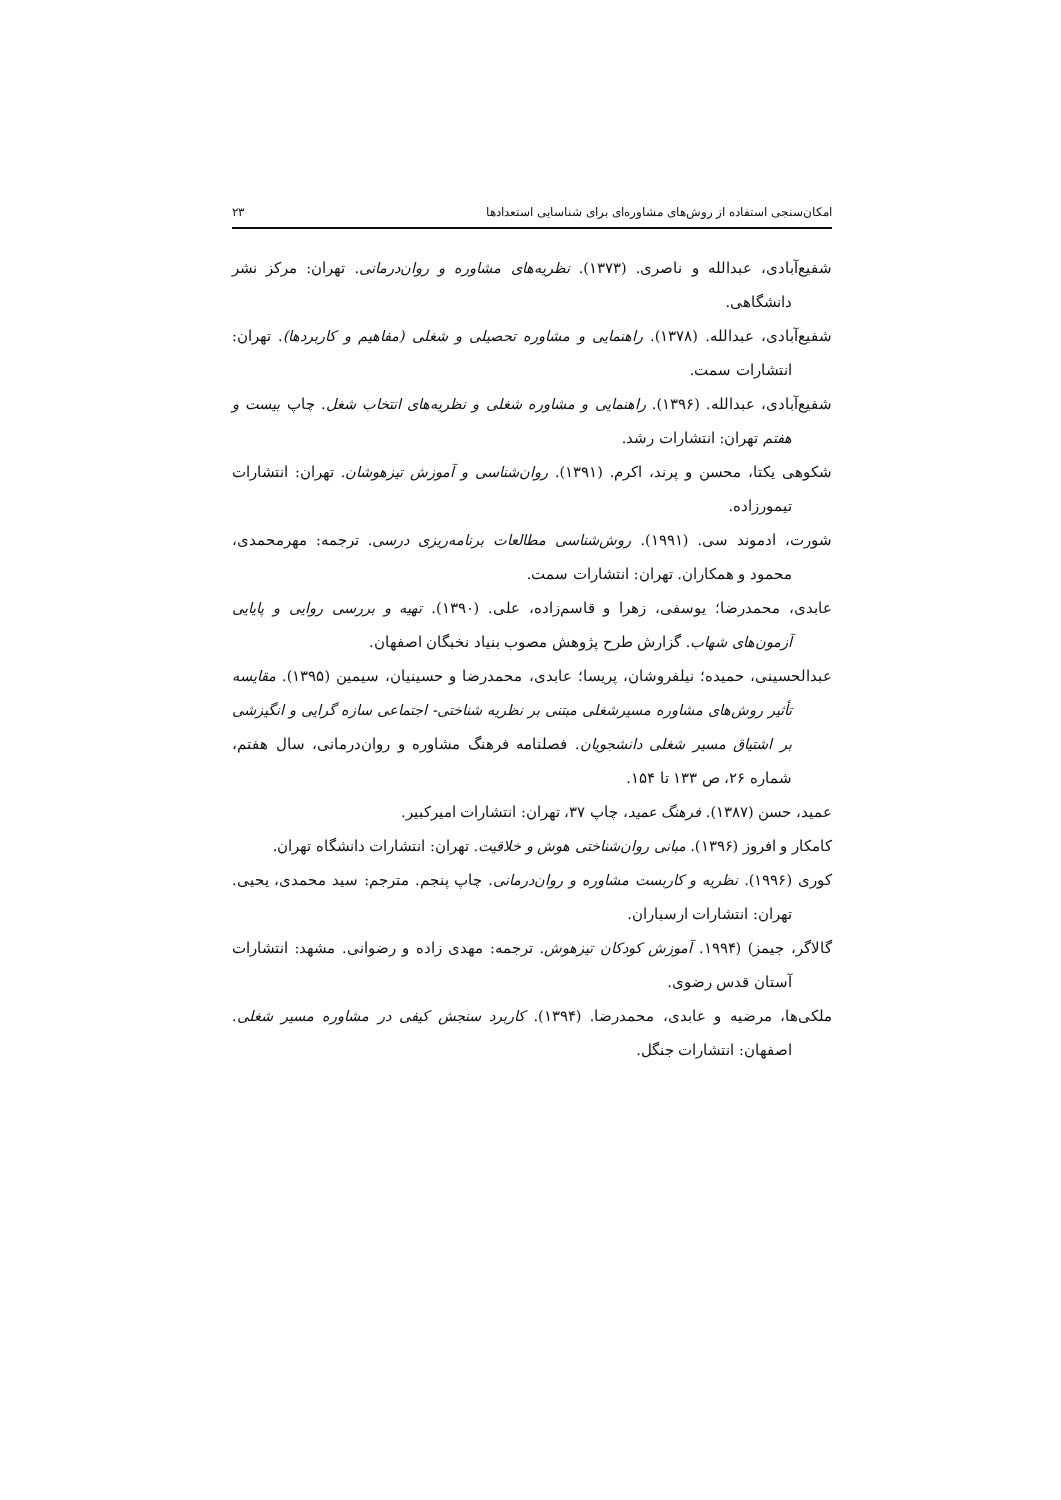امکان‌سنجی استفاده از روش‌های مشاوره‌ای برای شناسایی استعدادها ۲۳
شفیع‌آبادی، عبدالله و ناصری. (۱۳۷۳). نظریه‌های مشاوره و روان‌درمانی. تهران: مرکز نشر دانشگاهی.
شفیع‌آبادی، عبدالله. (۱۳۷۸). راهنمایی و مشاوره تحصیلی و شغلی (مفاهیم و کاربردها). تهران: انتشارات سمت.
شفیع‌آبادی، عبدالله. (۱۳۹۶). راهنمایی و مشاوره شغلی و نظریه‌های انتخاب شغل. چاپ بیست و هفتم تهران: انتشارات رشد.
شکوهی یکتا، محسن و پرند، اکرم. (۱۳۹۱). روان‌شناسی و آموزش تیزهوشان. تهران: انتشارات تیمورزاده.
شورت، ادموند سی. (۱۹۹۱). روش‌شناسی مطالعات برنامه‌ریزی درسی. ترجمه: مهرمحمدی، محمود و همکاران. تهران: انتشارات سمت.
عابدی، محمدرضا؛ یوسفی، زهرا و قاسم‌زاده، علی. (۱۳۹۰). تهیه و بررسی روایی و پایایی آزمون‌های شهاب. گزارش طرح پژوهش مصوب بنیاد نخبگان اصفهان.
عبدالحسینی، حمیده؛ نیلفروشان، پریسا؛ عابدی، محمدرضا و حسینیان، سیمین (۱۳۹۵). مقایسه تأثیر روش‌های مشاوره مسیرشغلی مبتنی بر نظریه شناختی- اجتماعی سازه گرایی و انگیزشی بر اشتیاق مسیر شغلی دانشجویان. فصلنامه فرهنگ مشاوره و روان‌درمانی، سال هفتم، شماره ۲۶، ص ۱۳۳ تا ۱۵۴.
عمید، حسن (۱۳۸۷). فرهنگ عمید، چاپ ۳۷، تهران: انتشارات امیرکبیر.
کامکار و افروز (۱۳۹۶). مبانی روان‌شناختی هوش و خلاقیت. تهران: انتشارات دانشگاه تهران.
کوری (۱۹۹۶). نظریه و کاربست مشاوره و روان‌درمانی. چاپ پنجم. مترجم: سید محمدی، یحیی. تهران: انتشارات ارسباران.
گالاگر، جیمز) (۱۹۹۴. آموزش کودکان تیزهوش. ترجمه: مهدی زاده و رضوانی. مشهد: انتشارات آستان قدس رضوی.
ملکی‌ها، مرضیه و عابدی، محمدرضا. (۱۳۹۴). کاربرد سنجش کیفی در مشاوره مسیر شغلی. اصفهان: انتشارات جنگل.